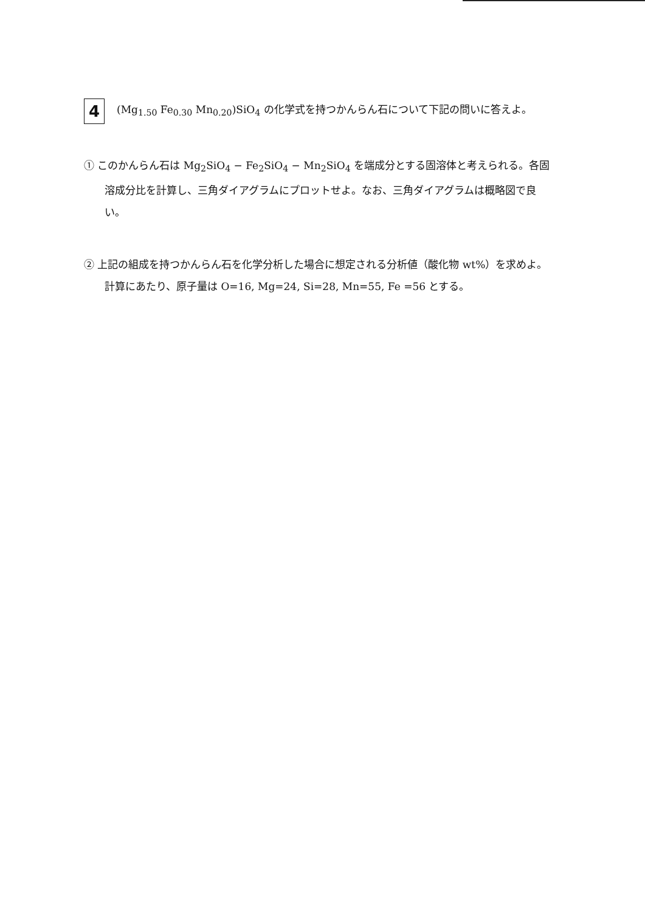4
(Mg<sub>1.50</sub> Fe<sub>0.30</sub> Mn<sub>0.20</sub>)SiO<sub>4</sub> の化学式を持つかんらん石について下記の問いに答えよ。
① このかんらん石は Mg<sub>2</sub>SiO<sub>4</sub> − Fe<sub>2</sub>SiO<sub>4</sub> − Mn<sub>2</sub>SiO<sub>4</sub> を端成分とする固溶体と考えられる。各固溶成分比を計算し、三角ダイアグラムにプロットせよ。なお、三角ダイアグラムは概略図で良い。
② 上記の組成を持つかんらん石を化学分析した場合に想定される分析値（酸化物 wt%）を求めよ。計算にあたり、原子量は O=16, Mg=24, Si=28, Mn=55, Fe =56 とする。